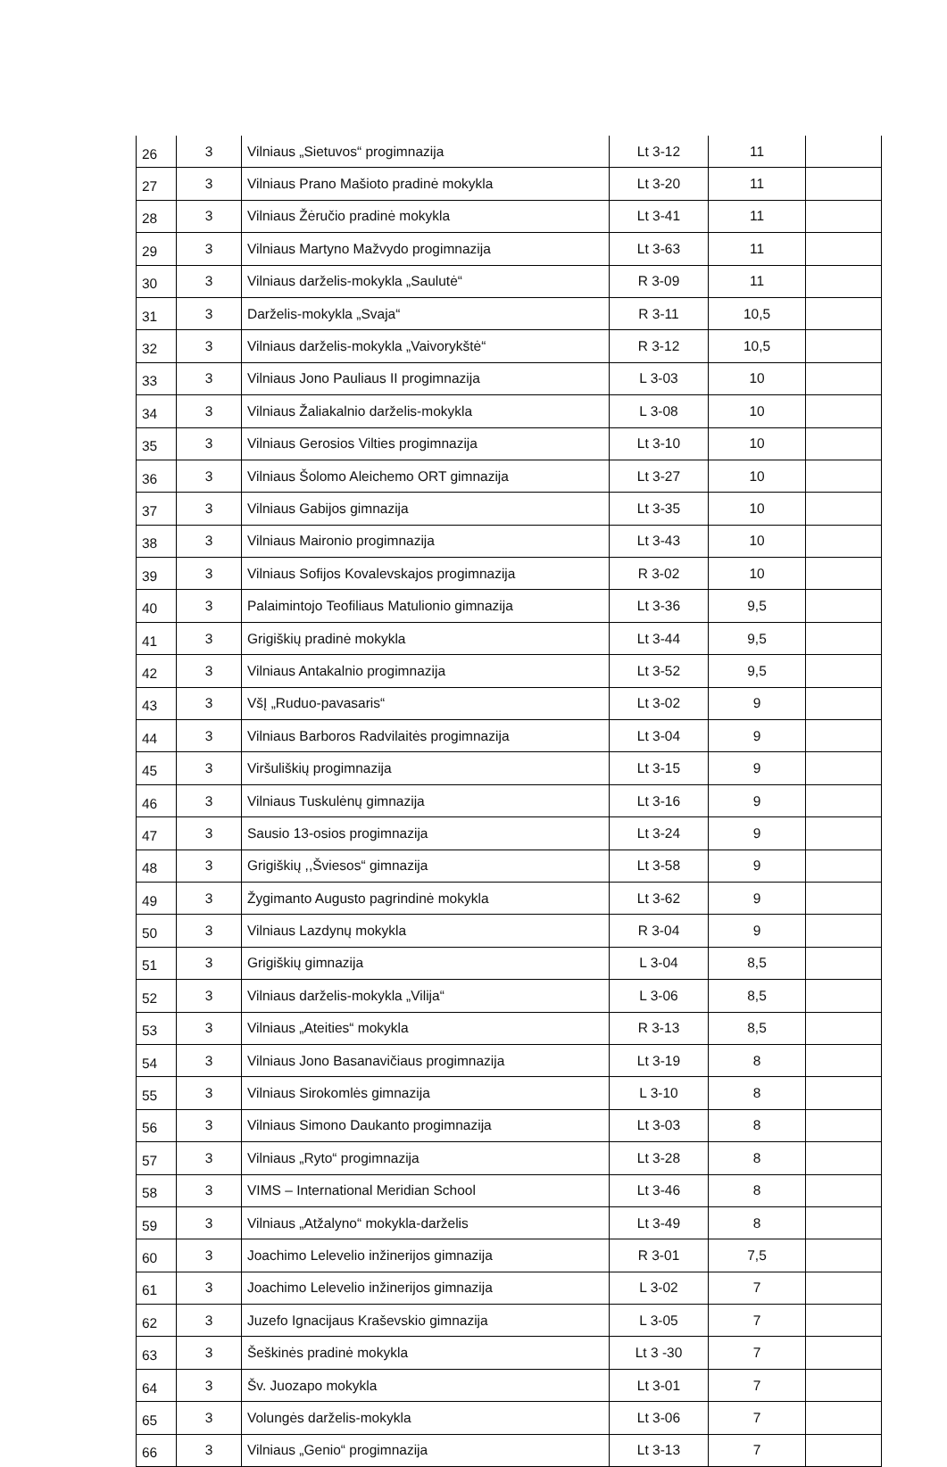| 26 | 3 | Vilniaus „Sietuvos“ progimnazija | Lt 3-12 | 11 | |
| 27 | 3 | Vilniaus Prano Mašioto pradinė mokykla | Lt 3-20 | 11 | |
| 28 | 3 | Vilniaus Žėručio pradinė mokykla | Lt 3-41 | 11 | |
| 29 | 3 | Vilniaus Martyno Mažvydo progimnazija | Lt 3-63 | 11 | |
| 30 | 3 | Vilniaus darželis-mokykla „Saulutė“ | R 3-09 | 11 | |
| 31 | 3 | Darželis-mokykla „Svaja“ | R 3-11 | 10,5 | |
| 32 | 3 | Vilniaus darželis-mokykla „Vaivorykštė“ | R 3-12 | 10,5 | |
| 33 | 3 | Vilniaus Jono Pauliaus II progimnazija | L 3-03 | 10 | |
| 34 | 3 | Vilniaus Žaliakalnio darželis-mokykla | L 3-08 | 10 | |
| 35 | 3 | Vilniaus Gerosios Vilties progimnazija | Lt 3-10 | 10 | |
| 36 | 3 | Vilniaus Šolomo Aleichemo ORT gimnazija | Lt 3-27 | 10 | |
| 37 | 3 | Vilniaus Gabijos gimnazija | Lt 3-35 | 10 | |
| 38 | 3 | Vilniaus Maironio progimnazija | Lt 3-43 | 10 | |
| 39 | 3 | Vilniaus Sofijos Kovalevskajos progimnazija | R 3-02 | 10 | |
| 40 | 3 | Palaimintojo Teofiliaus Matulionio gimnazija | Lt 3-36 | 9,5 | |
| 41 | 3 | Grigiškių pradinė mokykla | Lt 3-44 | 9,5 | |
| 42 | 3 | Vilniaus Antakalnio progimnazija | Lt 3-52 | 9,5 | |
| 43 | 3 | VšĮ „Ruduo-pavasaris“ | Lt 3-02 | 9 | |
| 44 | 3 | Vilniaus Barboros Radvilaitės progimnazija | Lt 3-04 | 9 | |
| 45 | 3 | Viršuliškių progimnazija | Lt 3-15 | 9 | |
| 46 | 3 | Vilniaus Tuskulėnų gimnazija | Lt 3-16 | 9 | |
| 47 | 3 | Sausio 13-osios progimnazija | Lt 3-24 | 9 | |
| 48 | 3 | Grigiškių ,,Šviesos“ gimnazija | Lt 3-58 | 9 | |
| 49 | 3 | Žygimanto Augusto pagrindinė mokykla | Lt 3-62 | 9 | |
| 50 | 3 | Vilniaus Lazdynų mokykla | R 3-04 | 9 | |
| 51 | 3 | Grigiškių gimnazija | L 3-04 | 8,5 | |
| 52 | 3 | Vilniaus darželis-mokykla „Vilija“ | L 3-06 | 8,5 | |
| 53 | 3 | Vilniaus „Ateities“ mokykla | R 3-13 | 8,5 | |
| 54 | 3 | Vilniaus Jono Basanavičiaus progimnazija | Lt 3-19 | 8 | |
| 55 | 3 | Vilniaus Sirokomlės gimnazija | L 3-10 | 8 | |
| 56 | 3 | Vilniaus Simono Daukanto progimnazija | Lt 3-03 | 8 | |
| 57 | 3 | Vilniaus „Ryto“ progimnazija | Lt 3-28 | 8 | |
| 58 | 3 | VIMS – International Meridian School | Lt 3-46 | 8 | |
| 59 | 3 | Vilniaus „Atžalyno“ mokykla-darželis | Lt 3-49 | 8 | |
| 60 | 3 | Joachimo Lelevelio inžinerijos gimnazija | R 3-01 | 7,5 | |
| 61 | 3 | Joachimo Lelevelio inžinerijos gimnazija | L 3-02 | 7 | |
| 62 | 3 | Juzefo Ignacijaus Kraševskio gimnazija | L 3-05 | 7 | |
| 63 | 3 | Šeškinės pradinė mokykla | Lt 3 -30 | 7 | |
| 64 | 3 | Šv. Juozapo mokykla | Lt 3-01 | 7 | |
| 65 | 3 | Volungės darželis-mokykla | Lt 3-06 | 7 | |
| 66 | 3 | Vilniaus „Genio“ progimnazija | Lt 3-13 | 7 | |